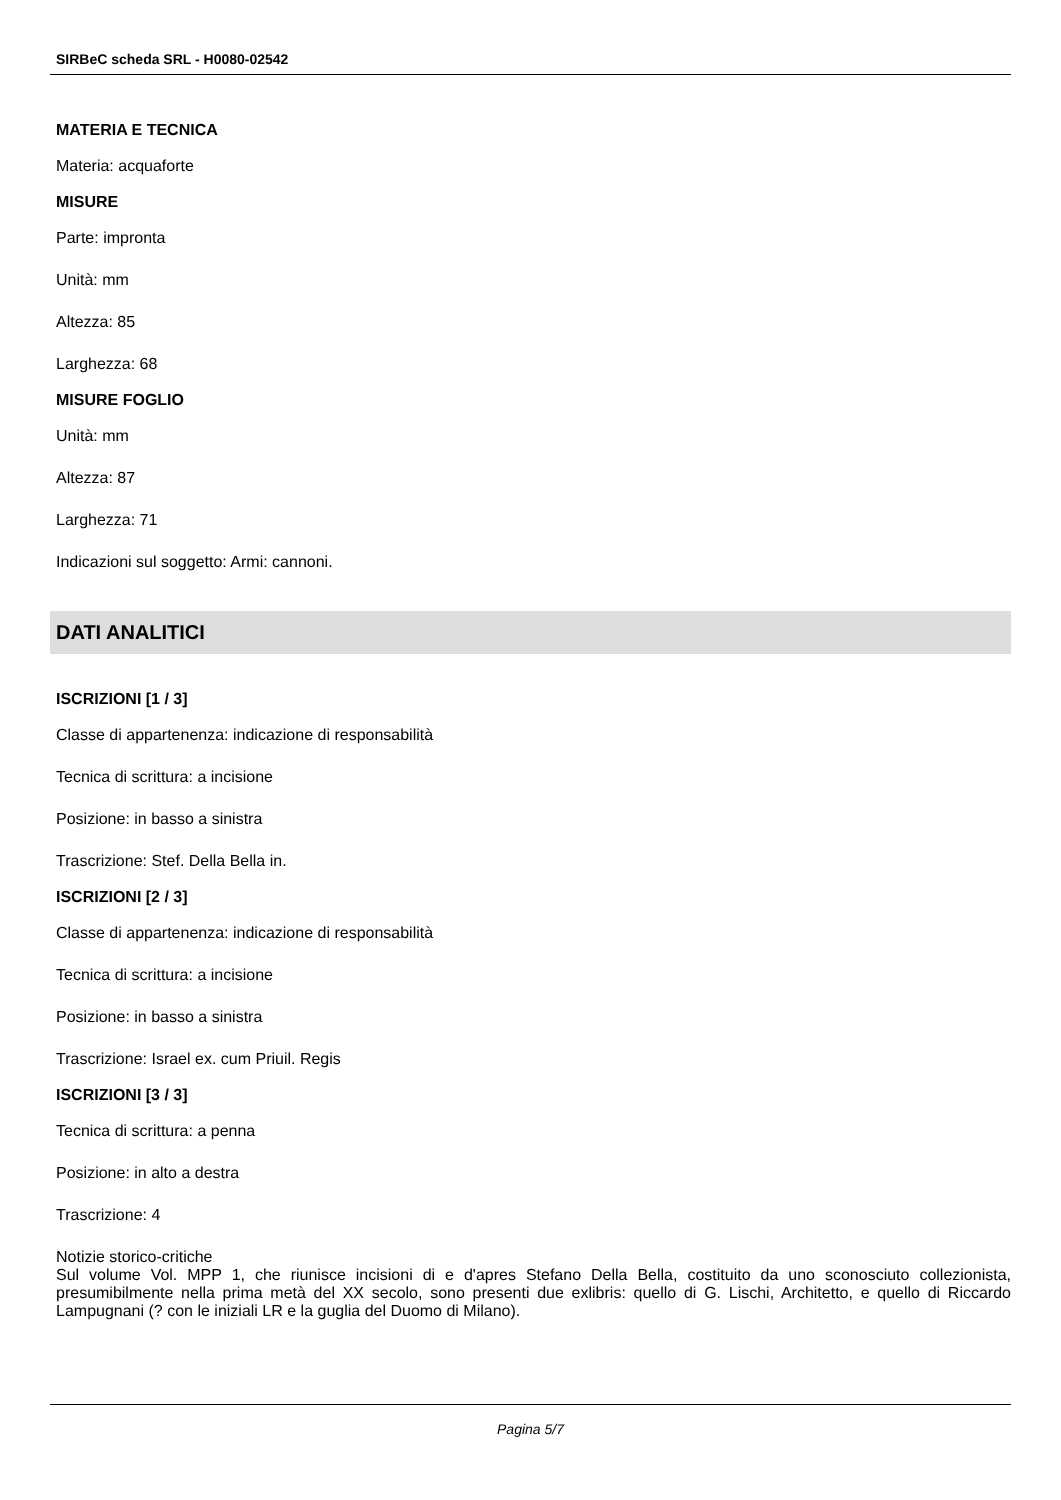SIRBeC scheda SRL - H0080-02542
MATERIA E TECNICA
Materia: acquaforte
MISURE
Parte: impronta
Unità: mm
Altezza: 85
Larghezza: 68
MISURE FOGLIO
Unità: mm
Altezza: 87
Larghezza: 71
Indicazioni sul soggetto: Armi: cannoni.
DATI ANALITICI
ISCRIZIONI [1 / 3]
Classe di appartenenza: indicazione di responsabilità
Tecnica di scrittura: a incisione
Posizione: in basso a sinistra
Trascrizione: Stef. Della Bella in.
ISCRIZIONI [2 / 3]
Classe di appartenenza: indicazione di responsabilità
Tecnica di scrittura: a incisione
Posizione: in basso a sinistra
Trascrizione: Israel ex. cum Priuil. Regis
ISCRIZIONI [3 / 3]
Tecnica di scrittura: a penna
Posizione: in alto a destra
Trascrizione: 4
Notizie storico-critiche
Sul volume Vol. MPP 1, che riunisce incisioni di e d'apres Stefano Della Bella, costituito da uno sconosciuto collezionista, presumibilmente nella prima metà del XX secolo, sono presenti due exlibris: quello di G. Lischi, Architetto, e quello di Riccardo Lampugnani (? con le iniziali LR e la guglia del Duomo di Milano).
Pagina 5/7